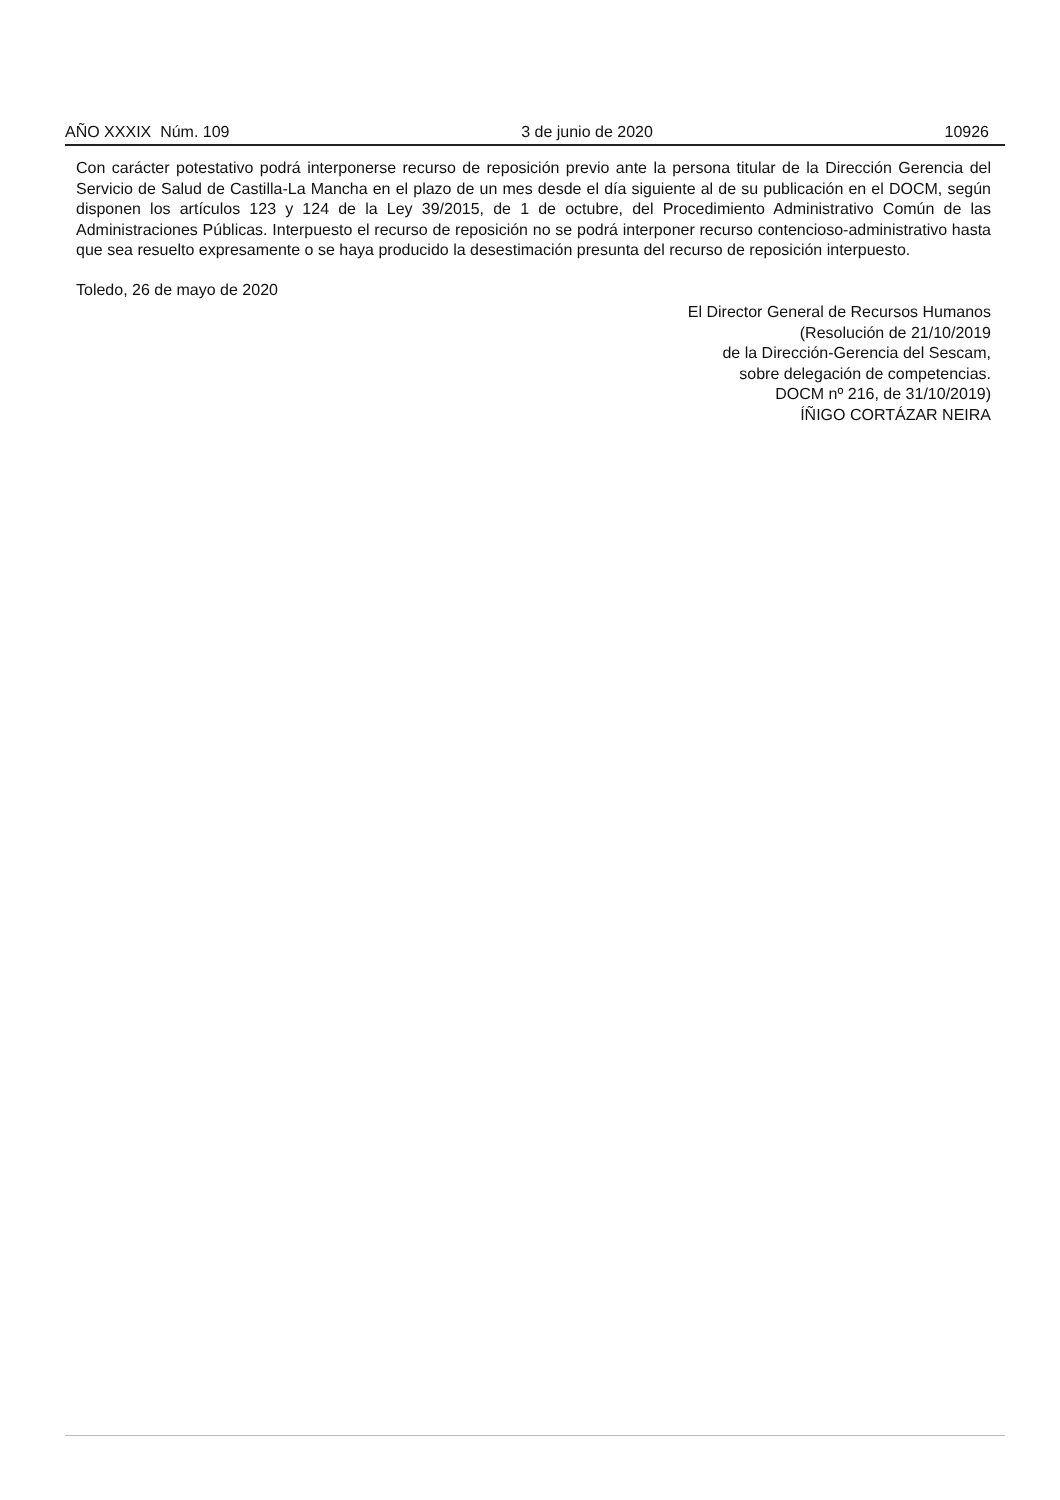AÑO XXXIX Núm. 109 3 de junio de 2020 10926
Con carácter potestativo podrá interponerse recurso de reposición previo ante la persona titular de la Dirección Gerencia del Servicio de Salud de Castilla-La Mancha en el plazo de un mes desde el día siguiente al de su publicación en el DOCM, según disponen los artículos 123 y 124 de la Ley 39/2015, de 1 de octubre, del Procedimiento Administrativo Común de las Administraciones Públicas. Interpuesto el recurso de reposición no se podrá interponer recurso contencioso-administrativo hasta que sea resuelto expresamente o se haya producido la desestimación presunta del recurso de reposición interpuesto.
Toledo, 26 de mayo de 2020
El Director General de Recursos Humanos
(Resolución de 21/10/2019
de la Dirección-Gerencia del Sescam,
sobre delegación de competencias.
DOCM nº 216, de 31/10/2019)
ÍÑIGO CORTÁZAR NEIRA